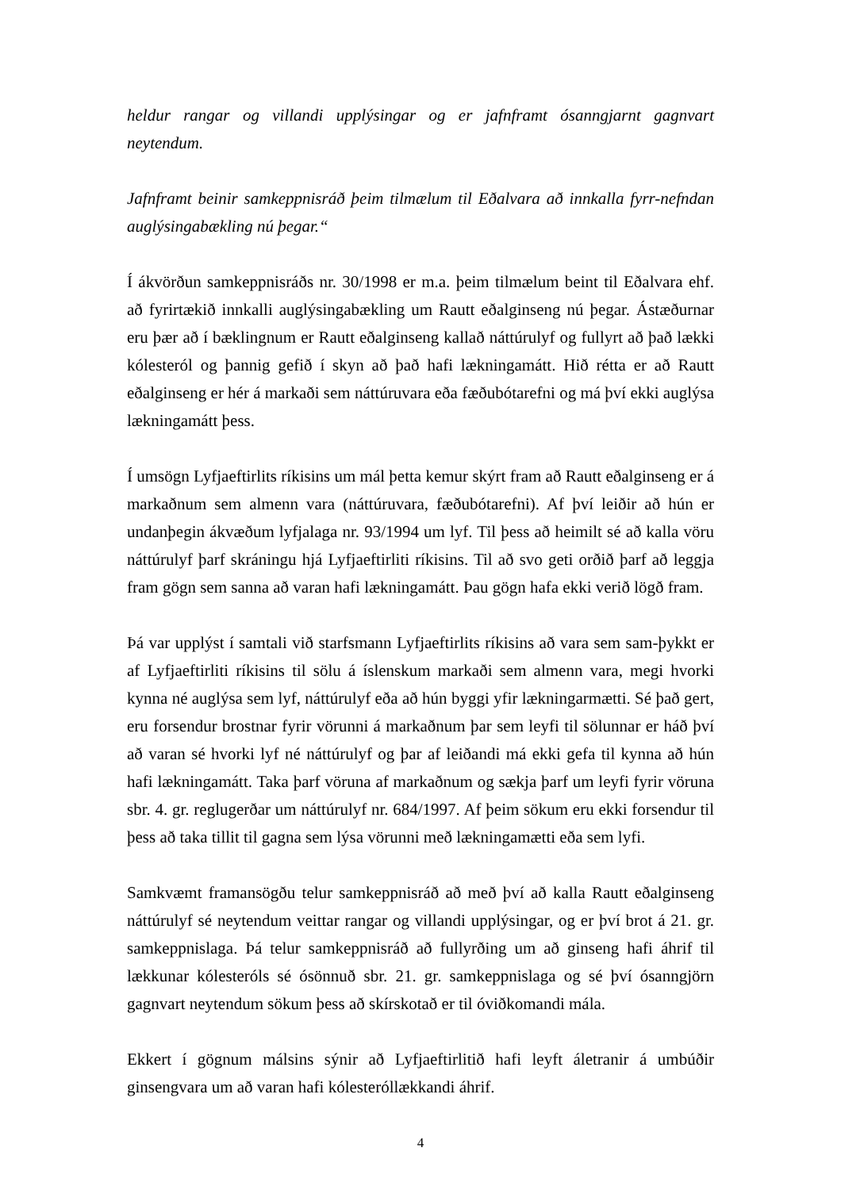heldur rangar og villandi upplýsingar og er jafnframt ósanngjarnt gagnvart neytendum.
Jafnframt beinir samkeppnisráð þeim tilmælum til Eðalvara að innkalla fyrr-nefndan auglýsingabækling nú þegar.“
Í ákvörðun samkeppnisráðs nr. 30/1998 er m.a. þeim tilmælum beint til Eðalvara ehf. að fyrirtækið innkalli auglýsingabækling um Rautt eðalginseng nú þegar. Ástæðurnar eru þær að í bæklingnum er Rautt eðalginseng kallað náttúrulyf og fullyrt að það lækki kólesteról og þannig gefið í skyn að það hafi lækningamátt. Hið rétta er að Rautt eðalginseng er hér á markaði sem náttúruvara eða fæðubótarefni og má því ekki auglýsa lækningamátt þess.
Í umsögn Lyfjaeftirlits ríkisins um mál þetta kemur skýrt fram að Rautt eðalginseng er á markaðnum sem almenn vara (náttúruvara, fæðubótarefni). Af því leiðir að hún er undanþegin ákvæðum lyfjalaga nr. 93/1994 um lyf. Til þess að heimilt sé að kalla vöru náttúrulyf þarf skráningu hjá Lyfjaeftirliti ríkisins. Til að svo geti orðið þarf að leggja fram gögn sem sanna að varan hafi lækningamátt. Þau gögn hafa ekki verið lögð fram.
Þá var upplýst í samtali við starfsmann Lyfjaeftirlits ríkisins að vara sem sam-þykkt er af Lyfjaeftirliti ríkisins til sölu á íslenskum markaði sem almenn vara, megi hvorki kynna né auglýsa sem lyf, náttúrulyf eða að hún byggi yfir lækningarmætti. Sé það gert, eru forsendur brostnar fyrir vörunni á markaðnum þar sem leyfi til sölunnar er háð því að varan sé hvorki lyf né náttúrulyf og þar af leiðandi má ekki gefa til kynna að hún hafi lækningamátt. Taka þarf vöruna af markaðnum og sækja þarf um leyfi fyrir vöruna sbr. 4. gr. reglugerðar um náttúrulyf nr. 684/1997. Af þeim sökum eru ekki forsendur til þess að taka tillit til gagna sem lýsa vörunni með lækningamætti eða sem lyfi.
Samkvæmt framansögðu telur samkeppnisráð að með því að kalla Rautt eðalginseng náttúrulyf sé neytendum veittar rangar og villandi upplýsingar, og er því brot á 21. gr. samkeppnislaga. Þá telur samkeppnisráð að fullyrðing um að ginseng hafi áhrif til lækkunar kólesteróls sé ósönnuð sbr. 21. gr. samkeppnislaga og sé því ósanngjörn gagnvart neytendum sökum þess að skírskotað er til óviðkomandi mála.
Ekkert í gögnum málsins sýnir að Lyfjaeftirlitið hafi leyft áletranir á umbúðir ginsengvara um að varan hafi kólesteróllækkandi áhrif.
4